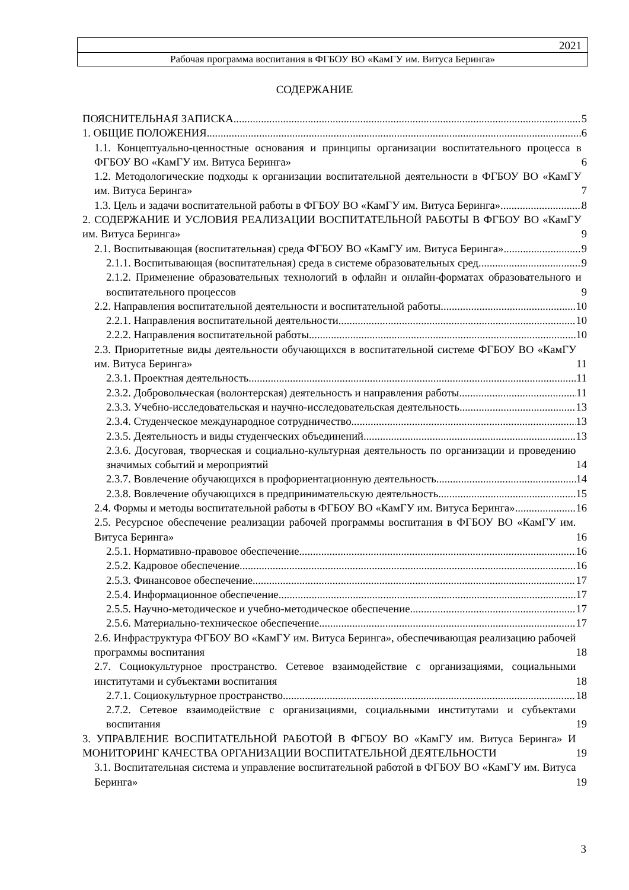2021
Рабочая программа воспитания в ФГБОУ ВО «КамГУ им. Витуса Беринга»
СОДЕРЖАНИЕ
ПОЯСНИТЕЛЬНАЯ ЗАПИСКА 5
1. ОБЩИЕ ПОЛОЖЕНИЯ 6
1.1. Концептуально-ценностные основания и принципы организации воспитательного процесса в ФГБОУ ВО «КамГУ им. Витуса Беринга» 6
1.2. Методологические подходы к организации воспитательной деятельности в ФГБОУ ВО «КамГУ им. Витуса Беринга» 7
1.3. Цель и задачи воспитательной работы в ФГБОУ ВО «КамГУ им. Витуса Беринга» 8
2. СОДЕРЖАНИЕ И УСЛОВИЯ РЕАЛИЗАЦИИ ВОСПИТАТЕЛЬНОЙ РАБОТЫ В ФГБОУ ВО «КамГУ им. Витуса Беринга» 9
2.1. Воспитывающая (воспитательная) среда ФГБОУ ВО «КамГУ им. Витуса Беринга» 9
2.1.1. Воспитывающая (воспитательная) среда в системе образовательных сред 9
2.1.2. Применение образовательных технологий в офлайн и онлайн-форматах образовательного и воспитательного процессов 9
2.2. Направления воспитательной деятельности и воспитательной работы 10
2.2.1. Направления воспитательной деятельности 10
2.2.2. Направления воспитательной работы 10
2.3. Приоритетные виды деятельности обучающихся в воспитательной системе ФГБОУ ВО «КамГУ им. Витуса Беринга» 11
2.3.1. Проектная деятельность 11
2.3.2. Добровольческая (волонтерская) деятельность и направления работы 11
2.3.3. Учебно-исследовательская и научно-исследовательская деятельность 13
2.3.4. Студенческое международное сотрудничество 13
2.3.5. Деятельность и виды студенческих объединений 13
2.3.6. Досуговая, творческая и социально-культурная деятельность по организации и проведению значимых событий и мероприятий 14
2.3.7. Вовлечение обучающихся в профориентационную деятельность 14
2.3.8. Вовлечение обучающихся в предпринимательскую деятельность 15
2.4. Формы и методы воспитательной работы в ФГБОУ ВО «КамГУ им. Витуса Беринга»
16
2.5. Ресурсное обеспечение реализации рабочей программы воспитания в ФГБОУ ВО «КамГУ им. Витуса Беринга» 16
2.5.1. Нормативно-правовое обеспечение 16
2.5.2. Кадровое обеспечение 16
2.5.3. Финансовое обеспечение 17
2.5.4. Информационное обеспечение 17
2.5.5. Научно-методическое и учебно-методическое обеспечение 17
2.5.6. Материально-техническое обеспечение 17
2.6. Инфраструктура ФГБОУ ВО «КамГУ им. Витуса Беринга», обеспечивающая реализацию рабочей программы воспитания 18
2.7. Социокультурное пространство. Сетевое взаимодействие с организациями, социальными институтами и субъектами воспитания 18
2.7.1. Социокультурное пространство 18
2.7.2. Сетевое взаимодействие с организациями, социальными институтами и субъектами воспитания 19
3. УПРАВЛЕНИЕ ВОСПИТАТЕЛЬНОЙ РАБОТОЙ В ФГБОУ ВО «КамГУ им. Витуса Беринга» И МОНИТОРИНГ КАЧЕСТВА ОРГАНИЗАЦИИ ВОСПИТАТЕЛЬНОЙ ДЕЯТЕЛЬНОСТИ 19
3.1. Воспитательная система и управление воспитательной работой в ФГБОУ ВО «КамГУ им. Витуса Беринга» 19
3